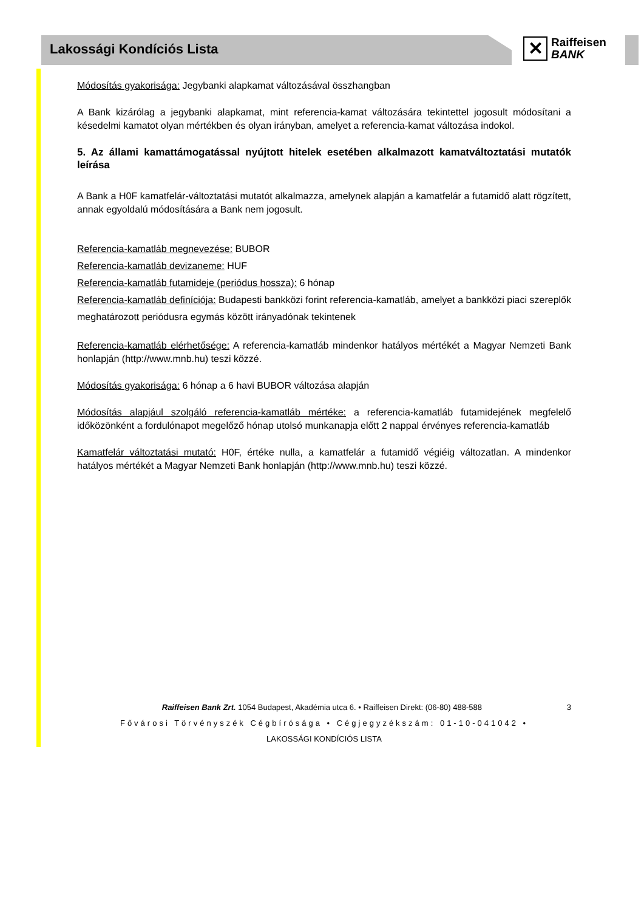Lakossági Kondíciós Lista
✕
Raiffeisen
BANK
Módosítás gyakorisága: Jegybanki alapkamat változásával összhangban
A Bank kizárólag a jegybanki alapkamat, mint referencia-kamat változására tekintettel jogosult módosítani a késedelmi kamatot olyan mértékben és olyan irányban, amelyet a referencia-kamat változása indokol.
5. Az állami kamattámogatással nyújtott hitelek esetében alkalmazott kamatváltoztatási mutatók leírása
A Bank a H0F kamatfelár-változtatási mutatót alkalmazza, amelynek alapján a kamatfelár a futamidő alatt rögzített, annak egyoldalú módosítására a Bank nem jogosult.
Referencia-kamatláb megnevezése: BUBOR
Referencia-kamatláb devizaneme: HUF
Referencia-kamatláb futamideje (periódus hossza): 6 hónap
Referencia-kamatláb definíciója: Budapesti bankközi forint referencia-kamatláb, amelyet a bankközi piaci szereplők meghatározott periódusra egymás között irányadónak tekintenek
Referencia-kamatláb elérhetősége: A referencia-kamatláb mindenkor hatályos mértékét a Magyar Nemzeti Bank honlapján (http://www.mnb.hu) teszi közzé.
Módosítás gyakorisága: 6 hónap a 6 havi BUBOR változása alapján
Módosítás alapjául szolgáló referencia-kamatláb mértéke: a referencia-kamatláb futamidejének megfelelő időközönként a fordulónapot megelőző hónap utolsó munkanapja előtt 2 nappal érvényes referencia-kamatláb
Kamatfelár változtatási mutató: H0F, értéke nulla, a kamatfelár a futamidő végiéig változatlan. A mindenkor hatályos mértékét a Magyar Nemzeti Bank honlapján (http://www.mnb.hu) teszi közzé.
Raiffeisen Bank Zrt. 1054 Budapest, Akadémia utca 6. • Raiffeisen Direkt: (06-80) 488-588 3
Fővárosi Törvényszék Cégbírósága • Cégjegyzékszám: 01-10-041042 •
LAKOSSÁGI KONDÍCIÓS LISTA